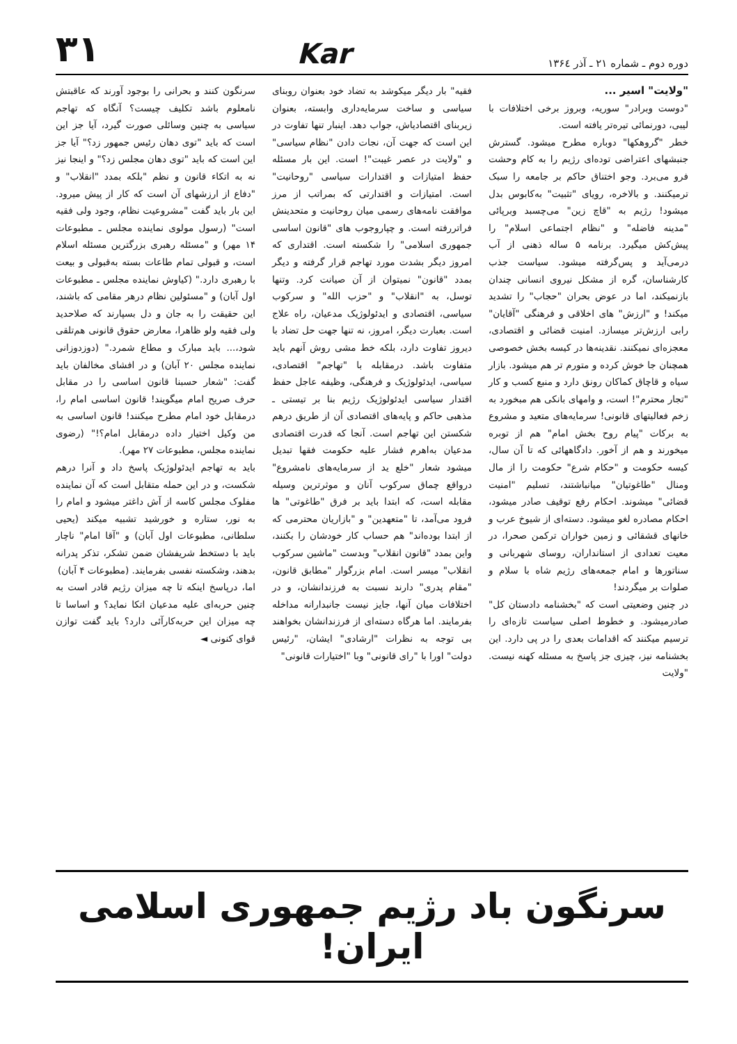دوره دوم ـ شماره ۲۱ ـ آذر ۱۳۶٤
Kar
۳۱
"ولایت" اسیر ...
"دوست وبرادر" سوریه، وبروز برخی اختلافات با لیبی، دورنمائی تیره‌تر یافته است.
خطر "گروهکها" دوباره مطرح میشود. گسترش جنبشهای اعتراضی توده‌ای رژیم را به کام وحشت فرو می‌برد. وجو اختناق حاکم بر جامعه را سبک ترمیکنند. و بالاخره، رویای "تثبیت" به‌کابوس بدل میشود! رژیم به "قاچ زین" می‌چسبد وبرپائی "مدینه فاضله" و "نظام اجتماعی اسلام" را پیش‌کش میگیرد. برنامه ۵ ساله ذهنی از آب درمی‌آید و پس‌گرفته میشود. سیاست جذب کارشناسان، گره از مشکل نیروی انسانی چندان بازنمیکند، اما در عوض بحران "حجاب" را تشدید میکند! و "ارزش" های اخلاقی و فرهنگی "آقایان" رابی ارزش‌تر میسازد. امنیت قضائی و اقتصادی، معجزه‌ای نمیکنند. نقدینه‌ها در کیسه بخش خصوصی همچنان جا خوش کرده و متورم تر هم میشود. بازار سیاه و قاچاق کماکان رونق دارد و منبع کسب و کار "تجار محترم"! است، و وامهای بانکی هم مبخورد به زخم فعالیتهای قانونی! سرمایه‌های متعید و مشروع به برکات "پیام روح بخش امام" هم از توبره میخورند و هم از آخور. دادگاههائی که تا آن سال، کیسه حکومت و "حکام شرع" حکومت را از مال ومنال "طاغوتیان" میانباشتند، تسلیم "امنیت قضائی" میشوند. احکام رفع توقیف صادر میشود، احکام مصادره لغو میشود. دسته‌ای از شیوخ عرب و خانهای قشقائی و زمین خواران ترکمن صحرا، در معیت تعدادی از استانداران، روسای شهربانی و سناتورها و امام جمعه‌های رژیم شاه با سلام و صلوات بر میگردند!
در چنین وضعیتی است که "بخشنامه دادستان کل" صادرمیشود. و خطوط اصلی سیاست تازه‌ای را ترسیم میکنند که اقدامات بعدی را در پی دارد. این بخشنامه نیز، چیزی جز پاسخ به مسئله کهنه نیست. "ولایت
فقیه" بار دیگر میکوشد به تضاد خود بعنوان روبنای سیاسی و ساخت سرمایه‌داری وابسته، بعنوان زیربنای اقتصادیاش، جواب دهد. اینبار تنها تفاوت در این است که جهت آن، نجات دادن "نظام سیاسی" و "ولایت در عصر غیبت"! است. این بار مسئله حفظ امتیازات و اقتدارات سیاسی "روحانیت" است. امتیازات و اقتدارتی که بمراتب از مرز موافقت نامه‌های رسمی میان روحانیت و متحدینش فراتررفته است. و چپاروجوب های "قانون اساسی جمهوری اسلامی" را شکسته است. اقتداری که امروز دیگر بشدت مورد تهاجم قرار گرفته و دیگر بمدد "قانون" نمیتوان از آن صیانت کرد. وتنها توسل، به "انقلاب" و "حزب الله" و سرکوب سیاسی، اقتصادی و ایدئولوژیک مدعیان، راه علاج است. بعبارت دیگر، امروز، نه تنها جهت حل تضاد با دیروز تفاوت دارد، بلکه خط مشی روش آنهم باید متفاوت باشد. درمقابله با "تهاجم" اقتصادی، سیاسی، ایدئولوژیک و فرهنگی، وظیفه عاجل حفظ اقتدار سیاسی ایدئولوژیک رژیم بنا بر تیستی ـ مذهبی حاکم و پایه‌های اقتصادی آن از طریق درهم شکستن این تهاجم است. آنجا که قدرت اقتصادی مدعیان به‌اهرم فشار علیه حکومت فقها تبدیل میشود شعار "خلع ید از سرمایه‌های نامشروع" درواقع چماق سرکوب آنان و موثرترین وسیله مقابله است، که ابتدا باید بر فرق "طاغوتی" ها فرود می‌آمد، تا "متعهدین" و "بازاریان محترمی که از ابتدا بوده‌اند" هم حساب کار خودشان را بکنند، واین بمدد "قانون انقلاب" وبدست "ماشین سرکوب انقلاب" میسر است. امام بزرگوار "مطابق قانون، "مقام پدری" دارند نسبت به فرزندانشان، و در اختلافات میان آنها، جایز نیست جانبدارانه مداخله بفرمایند. اما هرگاه دسته‌ای از فرزندانشان بخواهند بی توجه به نظرات "ارشادی" ایشان، "رئیس دولت" اورا با "رای قانونی" وبا "اختیارات قانونی"
سرنگون کنند و بحرانی را بوجود آورند که عاقبتش نامعلوم باشد تکلیف چیست؟ آنگاه که تهاجم سیاسی به چنین وسائلی صورت گیرد، آیا جز این است که باید "توی دهان رئیس جمهور زد؟" آیا جز این است که باید "توی دهان مجلس زد؟" و اینجا نیز نه به اتکاء قانون و نظم "بلکه بمدد "انقلاب" و "دفاع از ارزشهای آن است که کار از پیش میرود. این بار باید گفت "مشروعیت نظام، وجود ولی فقیه است" (رسول مولوی نماینده مجلس ـ مطبوعات ۱۴ مهر) و "مسئله رهبری بزرگترین مسئله اسلام است، و قبولی تمام طاعات بسته به‌قبولی و بیعت با رهبری دارد." (کیاوش نماینده مجلس ـ مطبوعات اول آبان) و "مسئولین نظام درهر مقامی که باشند، این حقیقت را به جان و دل بسپارند که صلاحدید ولی فقیه ولو ظاهرا، معارض حقوق قانونی هم‌تلقی شود،... باید مبارک و مطاع شمرد." (دوزدوزانی نماینده مجلس ۲۰ آبان) و در افشای مخالفان باید گفت: "شعار حسبنا قانون اساسی را در مقابل حرف صریح امام میگویند! قانون اساسی امام را، درمقابل خود امام مطرح میکنند! قانون اساسی به من وکیل اختیار داده درمقابل امام؟!" (رضوی نماینده مجلس، مطبوعات ۲۷ مهر).
باید به تهاجم ایدئولوژیک پاسخ داد و آنرا درهم شکست، و در این حمله متقابل است که آن نماینده مفلوک مجلس کاسه از آش داغتر میشود و امام را به نور، ستاره و خورشید تشبیه میکند (یحیی سلطانی، مطبوعات اول آبان) و "آقا امام" ناچار باید با دستخط شریفشان ضمن تشکر، تذکر پدرانه بدهند، وشکسته نفسی بفرمایند. (مطبوعات ۴ آبان)
اما، درپاسخ اینکه تا چه میزان رژیم قادر است به چنین حربه‌ای علیه مدعیان اتکا نماید؟ و اساسا تا چه میزان این حربه‌کارآئی دارد؟ باید گفت توازن قوای کنونی ◄
سرنگون باد رژیم جمهوری اسلامی ایران!